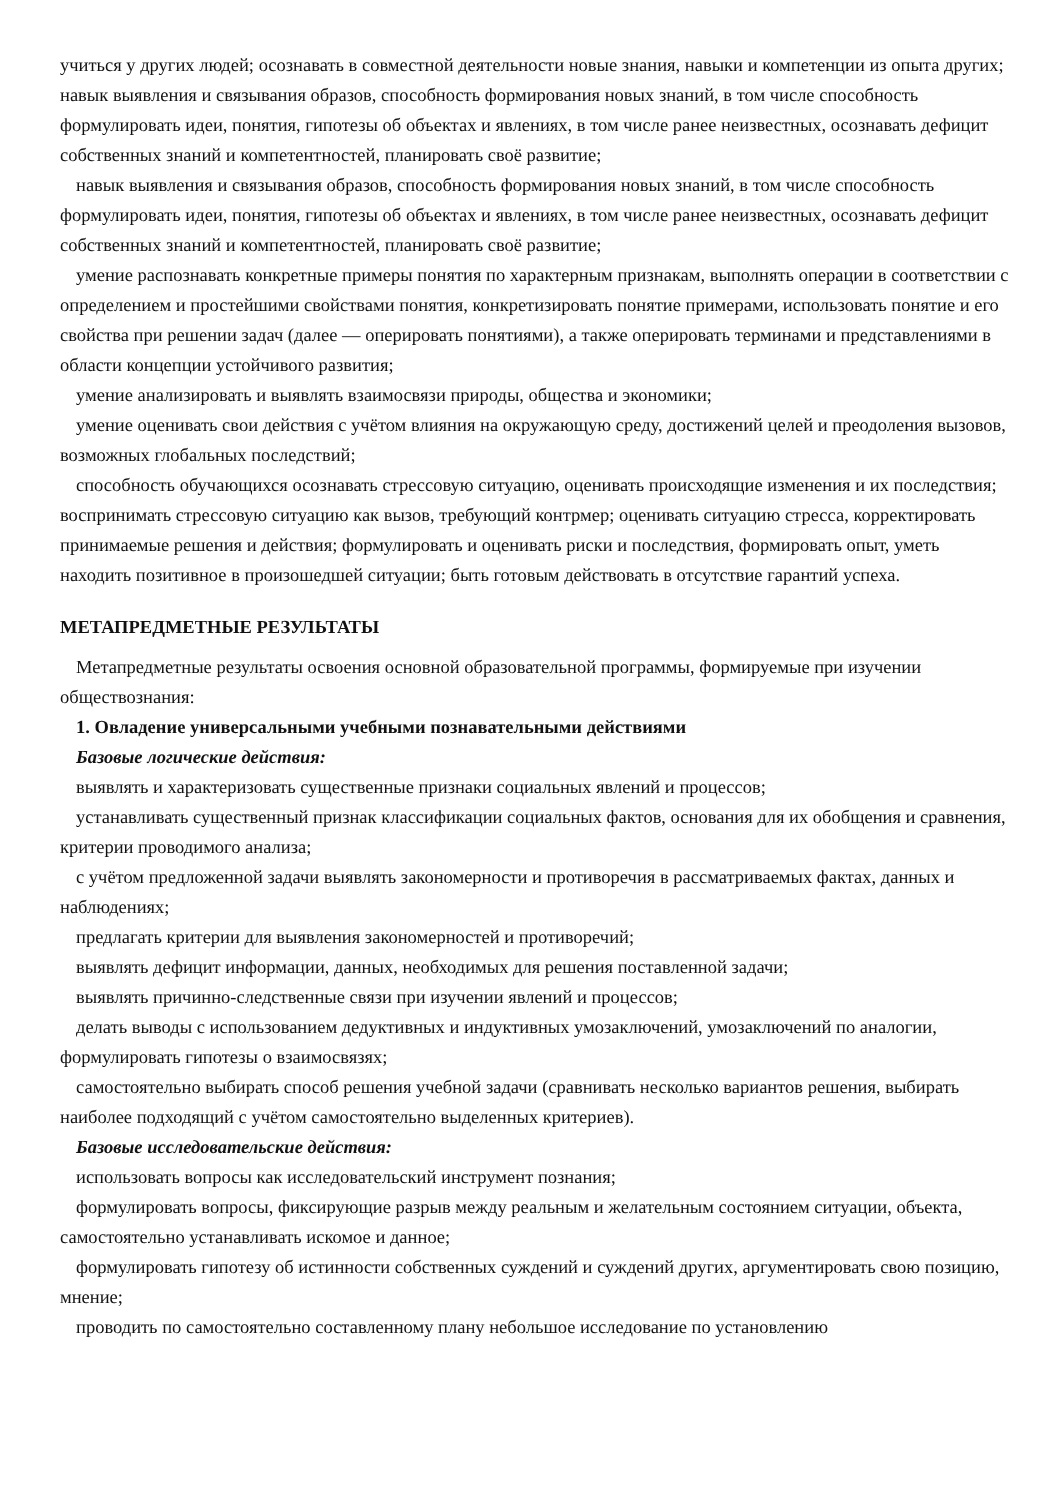учиться у других людей; осознавать в совместной деятельности новые знания, навыки и компетенции из опыта других; навык выявления и связывания образов, способность формирования новых знаний, в том числе способность формулировать идеи, понятия, гипотезы об объектах и явлениях, в том числе ранее неизвестных, осознавать дефицит собственных знаний и компетентностей, планировать своё развитие;
навык выявления и связывания образов, способность формирования новых знаний, в том числе способность формулировать идеи, понятия, гипотезы об объектах и явлениях, в том числе ранее неизвестных, осознавать дефицит собственных знаний и компетентностей, планировать своё развитие;
умение распознавать конкретные примеры понятия по характерным признакам, выполнять операции в соответствии с определением и простейшими свойствами понятия, конкретизировать понятие примерами, использовать понятие и его свойства при решении задач (далее — оперировать понятиями), а также оперировать терминами и представлениями в области концепции устойчивого развития;
умение анализировать и выявлять взаимосвязи природы, общества и экономики;
умение оценивать свои действия с учётом влияния на окружающую среду, достижений целей и преодоления вызовов, возможных глобальных последствий;
способность обучающихся осознавать стрессовую ситуацию, оценивать происходящие изменения и их последствия; воспринимать стрессовую ситуацию как вызов, требующий контрмер; оценивать ситуацию стресса, корректировать принимаемые решения и действия; формулировать и оценивать риски и последствия, формировать опыт, уметь находить позитивное в произошедшей ситуации; быть готовым действовать в отсутствие гарантий успеха.
МЕТАПРЕДМЕТНЫЕ РЕЗУЛЬТАТЫ
Метапредметные результаты освоения основной образовательной программы, формируемые при изучении обществознания:
1. Овладение универсальными учебными познавательными действиями
Базовые логические действия:
выявлять и характеризовать существенные признаки социальных явлений и процессов;
устанавливать существенный признак классификации социальных фактов, основания для их обобщения и сравнения, критерии проводимого анализа;
с учётом предложенной задачи выявлять закономерности и противоречия в рассматриваемых фактах, данных и наблюдениях;
предлагать критерии для выявления закономерностей и противоречий;
выявлять дефицит информации, данных, необходимых для решения поставленной задачи;
выявлять причинно-следственные связи при изучении явлений и процессов;
делать выводы с использованием дедуктивных и индуктивных умозаключений, умозаключений по аналогии, формулировать гипотезы о взаимосвязях;
самостоятельно выбирать способ решения учебной задачи (сравнивать несколько вариантов решения, выбирать наиболее подходящий с учётом самостоятельно выделенных критериев).
Базовые исследовательские действия:
использовать вопросы как исследовательский инструмент познания;
формулировать вопросы, фиксирующие разрыв между реальным и желательным состоянием ситуации, объекта, самостоятельно устанавливать искомое и данное;
формулировать гипотезу об истинности собственных суждений и суждений других, аргументировать свою позицию, мнение;
проводить по самостоятельно составленному плану небольшое исследование по установлению